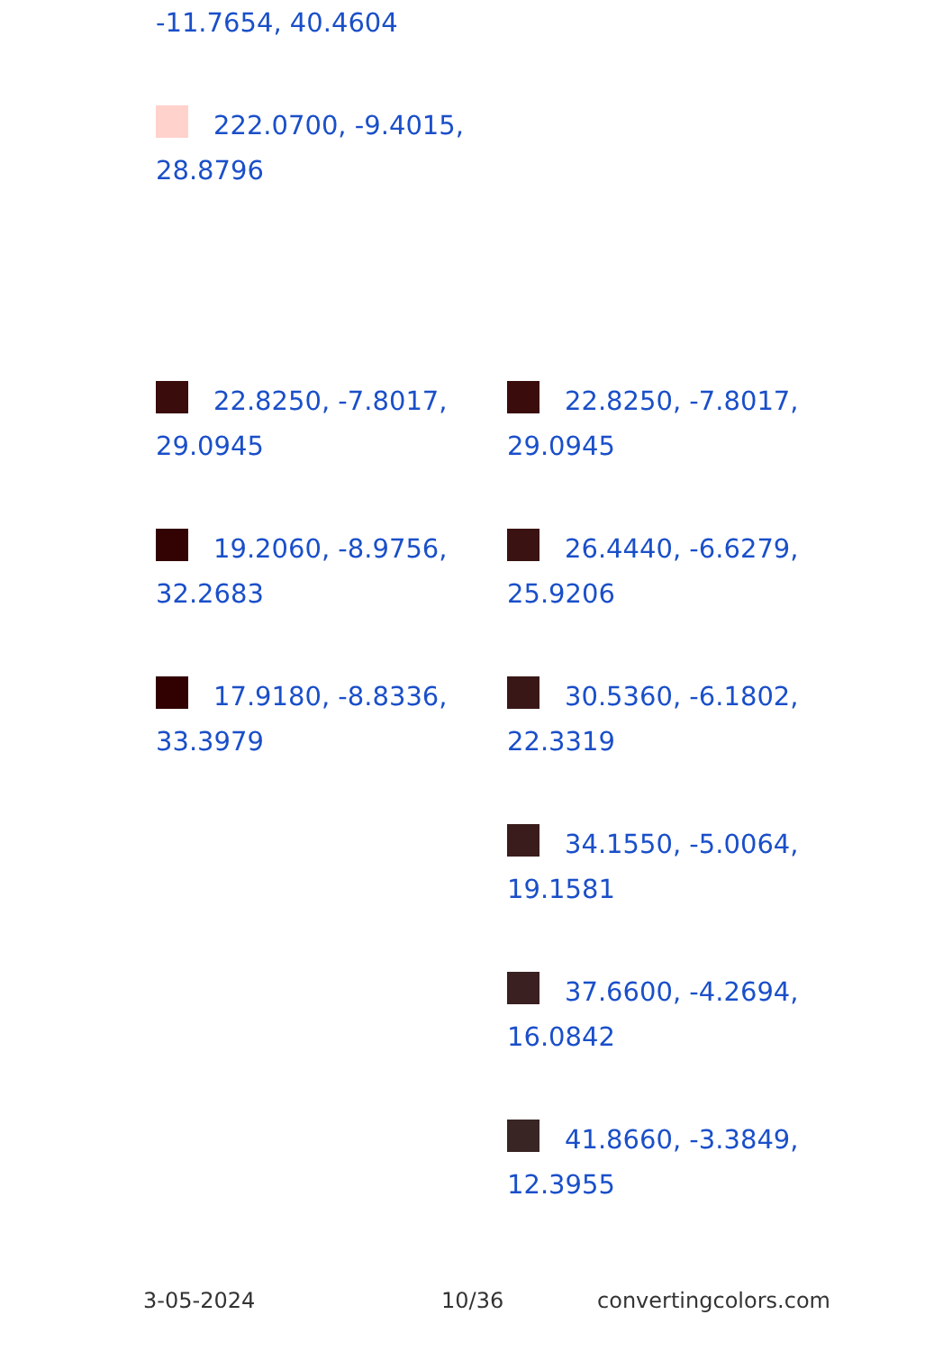-11.7654, 40.4604
222.0700, -9.4015, 28.8796
22.8250, -7.8017, 29.0945
22.8250, -7.8017, 29.0945
19.2060, -8.9756, 32.2683
26.4440, -6.6279, 25.9206
17.9180, -8.8336, 33.3979
30.5360, -6.1802, 22.3319
34.1550, -5.0064, 19.1581
37.6600, -4.2694, 16.0842
41.8660, -3.3849, 12.3955
3-05-2024 10/36 convertingcolors.com